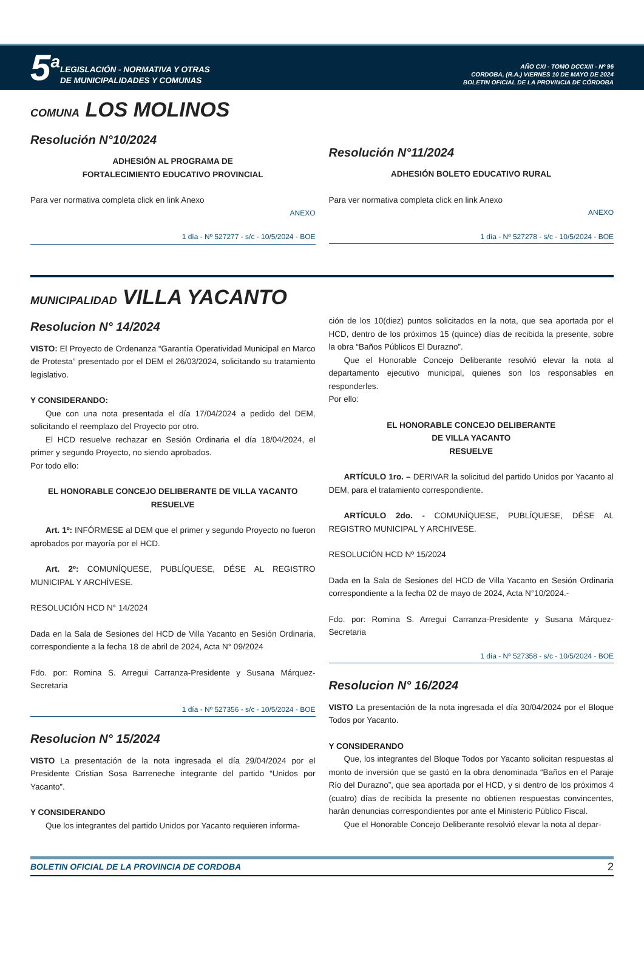5<sup>a</sup>
LEGISLACIÓN - NORMATIVA Y OTRAS
DE MUNICIPALIDADES Y COMUNAS
AÑO CXI - TOMO DCCXIII - Nº 96
CORDOBA, (R.A.) VIERNES 10 DE MAYO DE 2024
BOLETIN OFICIAL DE LA PROVINCIA DE CÓRDOBA
COMUNA LOS MOLINOS
Resolución N°10/2024
ADHESIÓN AL PROGRAMA DE
FORTALECIMIENTO EDUCATIVO PROVINCIAL
Para ver normativa completa click en link Anexo
ANEXO
1 día - Nº 527277 - s/c - 10/5/2024 - BOE
Resolución N°11/2024
ADHESIÓN BOLETO EDUCATIVO RURAL
Para ver normativa completa click en link Anexo
ANEXO
1 día - Nº 527278 - s/c - 10/5/2024 - BOE
MUNICIPALIDAD VILLA YACANTO
Resolucion N° 14/2024
VISTO: El Proyecto de Ordenanza “Garantía Operatividad Municipal en Marco de Protesta” presentado por el DEM el 26/03/2024, solicitando su tratamiento legislativo.
Y CONSIDERANDO:
Que con una nota presentada el día 17/04/2024 a pedido del DEM, solicitando el reemplazo del Proyecto por otro.
El HCD resuelve rechazar en Sesión Ordinaria el día 18/04/2024, el primer y segundo Proyecto, no siendo aprobados.
Por todo ello:
EL HONORABLE CONCEJO DELIBERANTE DE VILLA YACANTO
RESUELVE
Art. 1º: INFÓRMESE al DEM que el primer y segundo Proyecto no fueron aprobados por mayoría por el HCD.
Art. 2º: COMUNÍQUESE, PUBLÍQUESE, DÉSE AL REGISTRO MUNICIPAL Y ARCHÍVESE.
RESOLUCIÓN HCD N° 14/2024
Dada en la Sala de Sesiones del HCD de Villa Yacanto en Sesión Ordinaria, correspondiente a la fecha 18 de abril de 2024, Acta N° 09/2024
Fdo. por: Romina S. Arregui Carranza-Presidente y Susana Márquez-Secretaria
1 día - Nº 527356 - s/c - 10/5/2024 - BOE
Resolucion N° 15/2024
VISTO La presentación de la nota ingresada el día 29/04/2024 por el Presidente Cristian Sosa Barreneche integrante del partido “Unidos por Yacanto”.
Y CONSIDERANDO
Que los integrantes del partido Unidos por Yacanto requieren informa-
ción de los 10(diez) puntos solicitados en la nota, que sea aportada por el HCD, dentro de los próximos 15 (quince) días de recibida la presente, sobre la obra “Baños Públicos El Durazno”.
Que el Honorable Concejo Deliberante resolvió elevar la nota al departamento ejecutivo municipal, quienes son los responsables en responderles.
Por ello:
EL HONORABLE CONCEJO DELIBERANTE
DE VILLA YACANTO
RESUELVE
ARTÍCULO 1ro. – DERIVAR la solicitud del partido Unidos por Yacanto al DEM, para el tratamiento correspondiente.
ARTÍCULO 2do. - COMUNÍQUESE, PUBLÍQUESE, DÉSE AL REGISTRO MUNICIPAL Y ARCHIVESE.
RESOLUCIÓN HCD Nº 15/2024
Dada en la Sala de Sesiones del HCD de Villa Yacanto en Sesión Ordinaria correspondiente a la fecha 02 de mayo de 2024, Acta N°10/2024.-
Fdo. por: Romina S. Arregui Carranza-Presidente y Susana Márquez-Secretaria
1 día - Nº 527358 - s/c - 10/5/2024 - BOE
Resolucion N° 16/2024
VISTO La presentación de la nota ingresada el día 30/04/2024 por el Bloque Todos por Yacanto.
Y CONSIDERANDO
Que, los integrantes del Bloque Todos por Yacanto solicitan respuestas al monto de inversión que se gastó en la obra denominada “Baños en el Paraje Río del Durazno”, que sea aportada por el HCD, y si dentro de los próximos 4 (cuatro) días de recibida la presente no obtienen respuestas convincentes, harán denuncias correspondientes por ante el Ministerio Público Fiscal.
Que el Honorable Concejo Deliberante resolvió elevar la nota al depar-
BOLETIN OFICIAL DE LA PROVINCIA DE CORDOBA 2